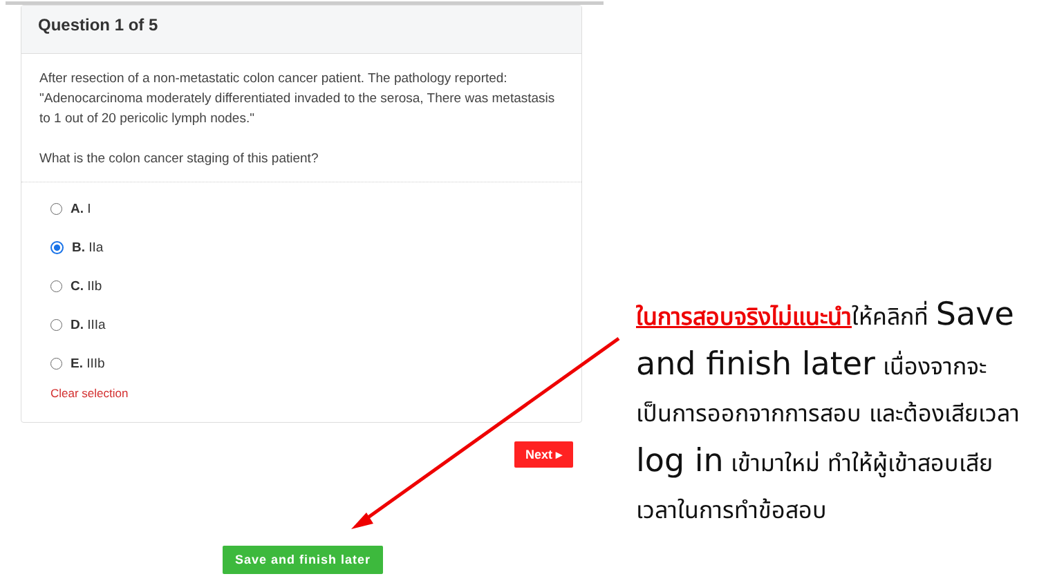Question 1 of 5
After resection of a non-metastatic colon cancer patient. The pathology reported: "Adenocarcinoma moderately differentiated invaded to the serosa, There was metastasis to 1 out of 20 pericolic lymph nodes."
What is the colon cancer staging of this patient?
A. I
B. IIa
C. IIb
D. IIIa
E. IIIb
Clear selection
Next ▸
Save and finish later
ในการสอบจริงไม่แนะนำให้คลิกที่ Save and finish later เนื่องจากจะเป็นการออกจากการสอบ และต้องเสียเวลา log in เข้ามาใหม่ ทำให้ผู้เข้าสอบเสียเวลาในการทำข้อสอบ